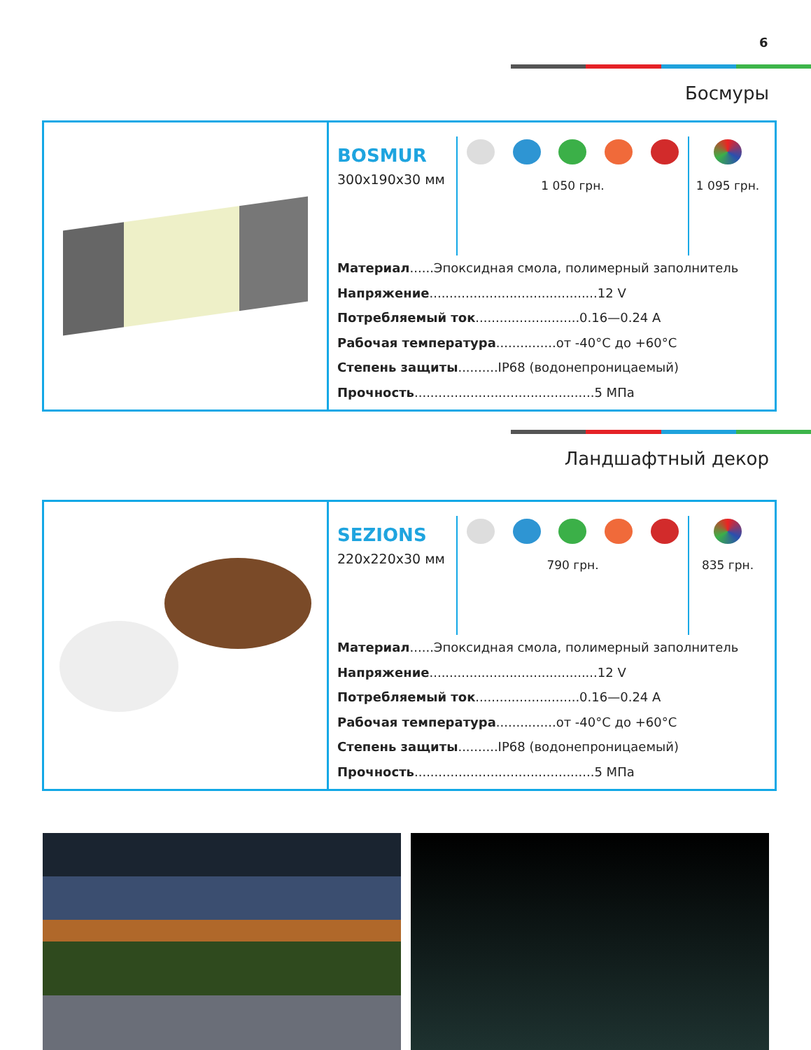6
Босмуры
BOSMUR
300x190x30 мм
1 050 грн. 1 095 грн.
Материал......Эпоксидная смола, полимерный заполнитель
Напряжение..........................................12 V
Потребляемый ток..........................0.16—0.24 A
Рабочая температура...............от -40°C до +60°C
Степень защиты..........IP68 (водонепроницаемый)
Прочность.............................................5 МПа
Ландшафтный декор
SEZIONS
220x220x30 мм
790 грн. 835 грн.
Материал......Эпоксидная смола, полимерный заполнитель
Напряжение..........................................12 V
Потребляемый ток..........................0.16—0.24 A
Рабочая температура...............от -40°C до +60°C
Степень защиты..........IP68 (водонепроницаемый)
Прочность.............................................5 МПа